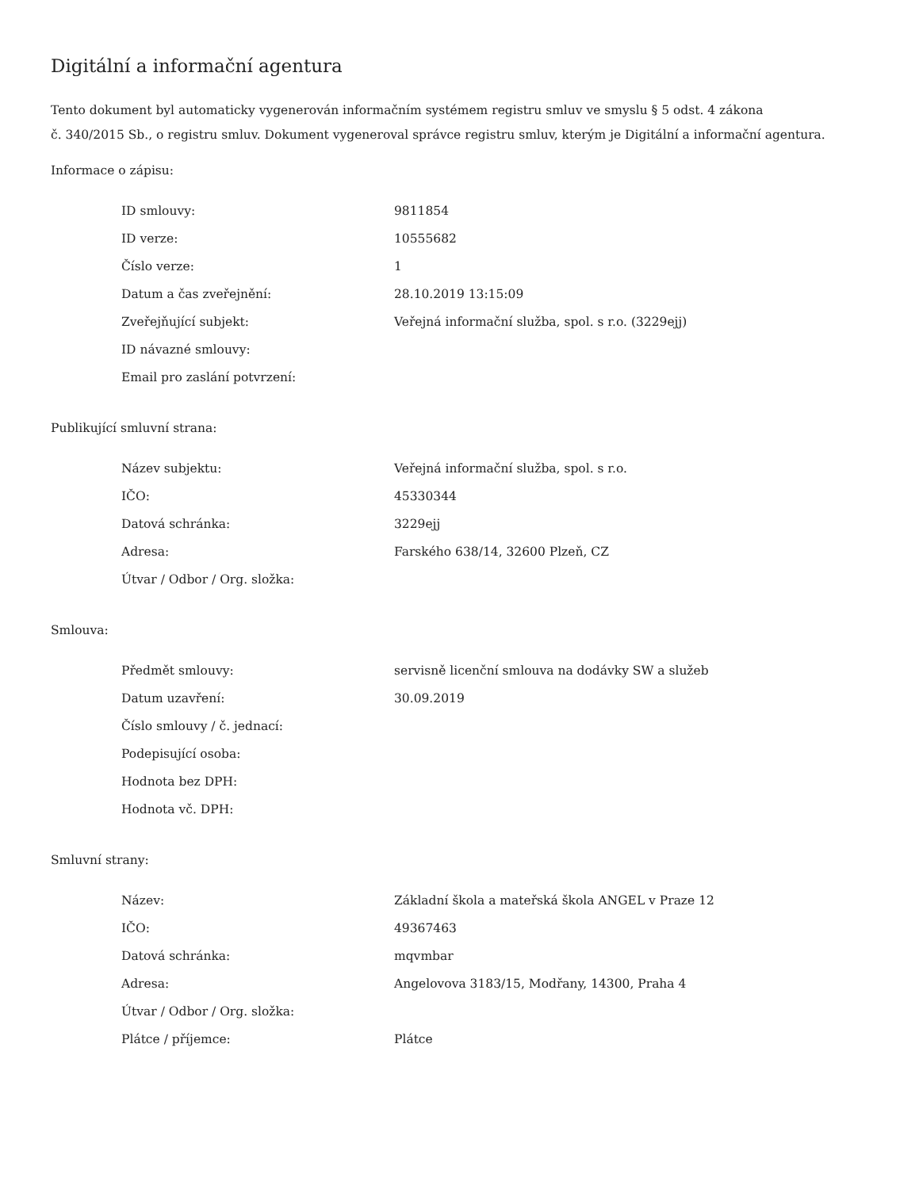Digitální a informační agentura
Tento dokument byl automaticky vygenerován informačním systémem registru smluv ve smyslu § 5 odst. 4 zákona
č. 340/2015 Sb., o registru smluv. Dokument vygeneroval správce registru smluv, kterým je Digitální a informační agentura.
Informace o zápisu:
| ID smlouvy: | 9811854 |
| ID verze: | 10555682 |
| Číslo verze: | 1 |
| Datum a čas zveřejnění: | 28.10.2019 13:15:09 |
| Zveřejňující subjekt: | Veřejná informační služba, spol. s r.o. (3229ejj) |
| ID návazné smlouvy: | |
| Email pro zaslání potvrzení: | |
Publikující smluvní strana:
| Název subjektu: | Veřejná informační služba, spol. s r.o. |
| IČO: | 45330344 |
| Datová schránka: | 3229ejj |
| Adresa: | Farského 638/14, 32600 Plzeň, CZ |
| Útvar / Odbor / Org. složka: | |
Smlouva:
| Předmět smlouvy: | servisně licenční smlouva na dodávky SW a služeb |
| Datum uzavření: | 30.09.2019 |
| Číslo smlouvy / č. jednací: | |
| Podepisující osoba: | |
| Hodnota bez DPH: | |
| Hodnota vč. DPH: | |
Smluvní strany:
| Název: | Základní škola a mateřská škola ANGEL v Praze 12 |
| IČO: | 49367463 |
| Datová schránka: | mqvmbar |
| Adresa: | Angelovova 3183/15, Modřany, 14300, Praha 4 |
| Útvar / Odbor / Org. složka: | |
| Plátce / příjemce: | Plátce |